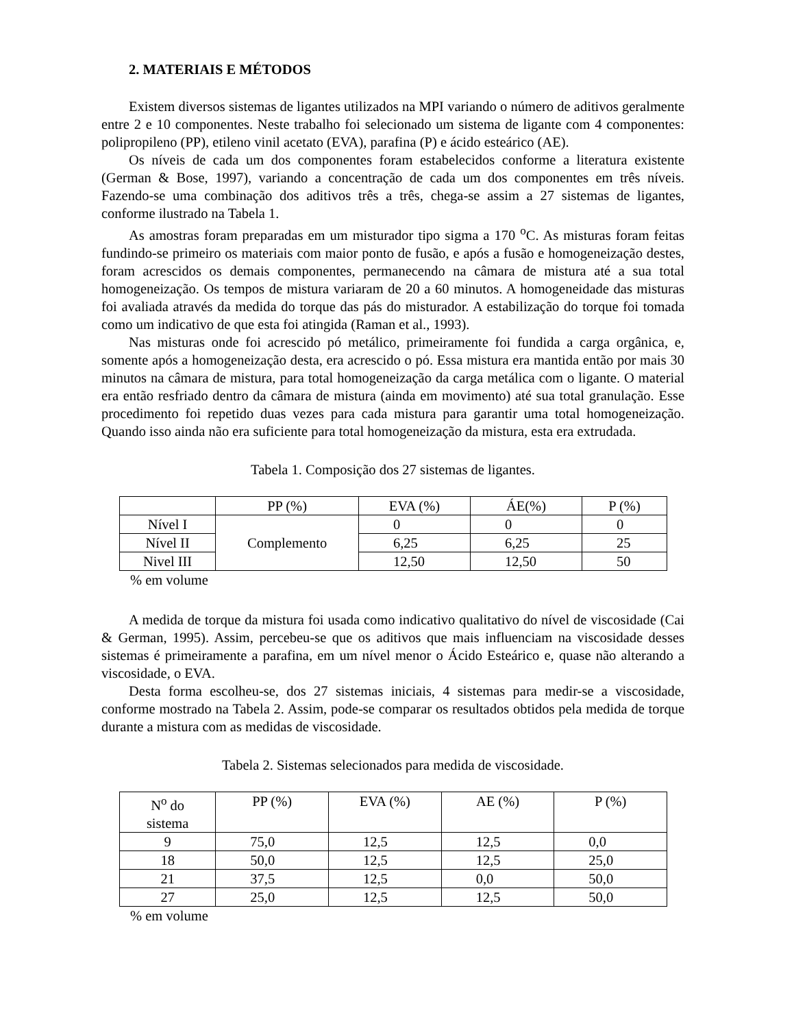2. MATERIAIS E MÉTODOS
Existem diversos sistemas de ligantes utilizados na MPI variando o número de aditivos geralmente entre 2 e 10 componentes. Neste trabalho foi selecionado um sistema de ligante com 4 componentes: polipropileno (PP), etileno vinil acetato (EVA), parafina (P) e ácido esteárico (AE).
Os níveis de cada um dos componentes foram estabelecidos conforme a literatura existente (German & Bose, 1997), variando a concentração de cada um dos componentes em três níveis. Fazendo-se uma combinação dos aditivos três a três, chega-se assim a 27 sistemas de ligantes, conforme ilustrado na Tabela 1.
As amostras foram preparadas em um misturador tipo sigma a 170 <sup>o</sup>C. As misturas foram feitas fundindo-se primeiro os materiais com maior ponto de fusão, e após a fusão e homogeneização destes, foram acrescidos os demais componentes, permanecendo na câmara de mistura até a sua total homogeneização. Os tempos de mistura variaram de 20 a 60 minutos. A homogeneidade das misturas foi avaliada através da medida do torque das pás do misturador. A estabilização do torque foi tomada como um indicativo de que esta foi atingida (Raman et al., 1993).
Nas misturas onde foi acrescido pó metálico, primeiramente foi fundida a carga orgânica, e, somente após a homogeneização desta, era acrescido o pó. Essa mistura era mantida então por mais 30 minutos na câmara de mistura, para total homogeneização da carga metálica com o ligante. O material era então resfriado dentro da câmara de mistura (ainda em movimento) até sua total granulação. Esse procedimento foi repetido duas vezes para cada mistura para garantir uma total homogeneização. Quando isso ainda não era suficiente para total homogeneização da mistura, esta era extrudada.
Tabela 1. Composição dos 27 sistemas de ligantes.
| | PP (%) | EVA (%) | ÁE(%) | P (%) |
| Nível I | Complemento | 0 | 0 | 0 |
| Nível II | | 6,25 | 6,25 | 25 |
| Nivel III | | 12,50 | 12,50 | 50 |
% em volume
A medida de torque da mistura foi usada como indicativo qualitativo do nível de viscosidade (Cai & German, 1995). Assim, percebeu-se que os aditivos que mais influenciam na viscosidade desses sistemas é primeiramente a parafina, em um nível menor o Ácido Esteárico e, quase não alterando a viscosidade, o EVA.
Desta forma escolheu-se, dos 27 sistemas iniciais, 4 sistemas para medir-se a viscosidade, conforme mostrado na Tabela 2. Assim, pode-se comparar os resultados obtidos pela medida de torque durante a mistura com as medidas de viscosidade.
Tabela 2. Sistemas selecionados para medida de viscosidade.
| N<sup>o</sup> do sistema | PP (%) | EVA (%) | AE (%) | P (%) |
| 9 | 75,0 | 12,5 | 12,5 | 0,0 |
| 18 | 50,0 | 12,5 | 12,5 | 25,0 |
| 21 | 37,5 | 12,5 | 0,0 | 50,0 |
| 27 | 25,0 | 12,5 | 12,5 | 50,0 |
% em volume